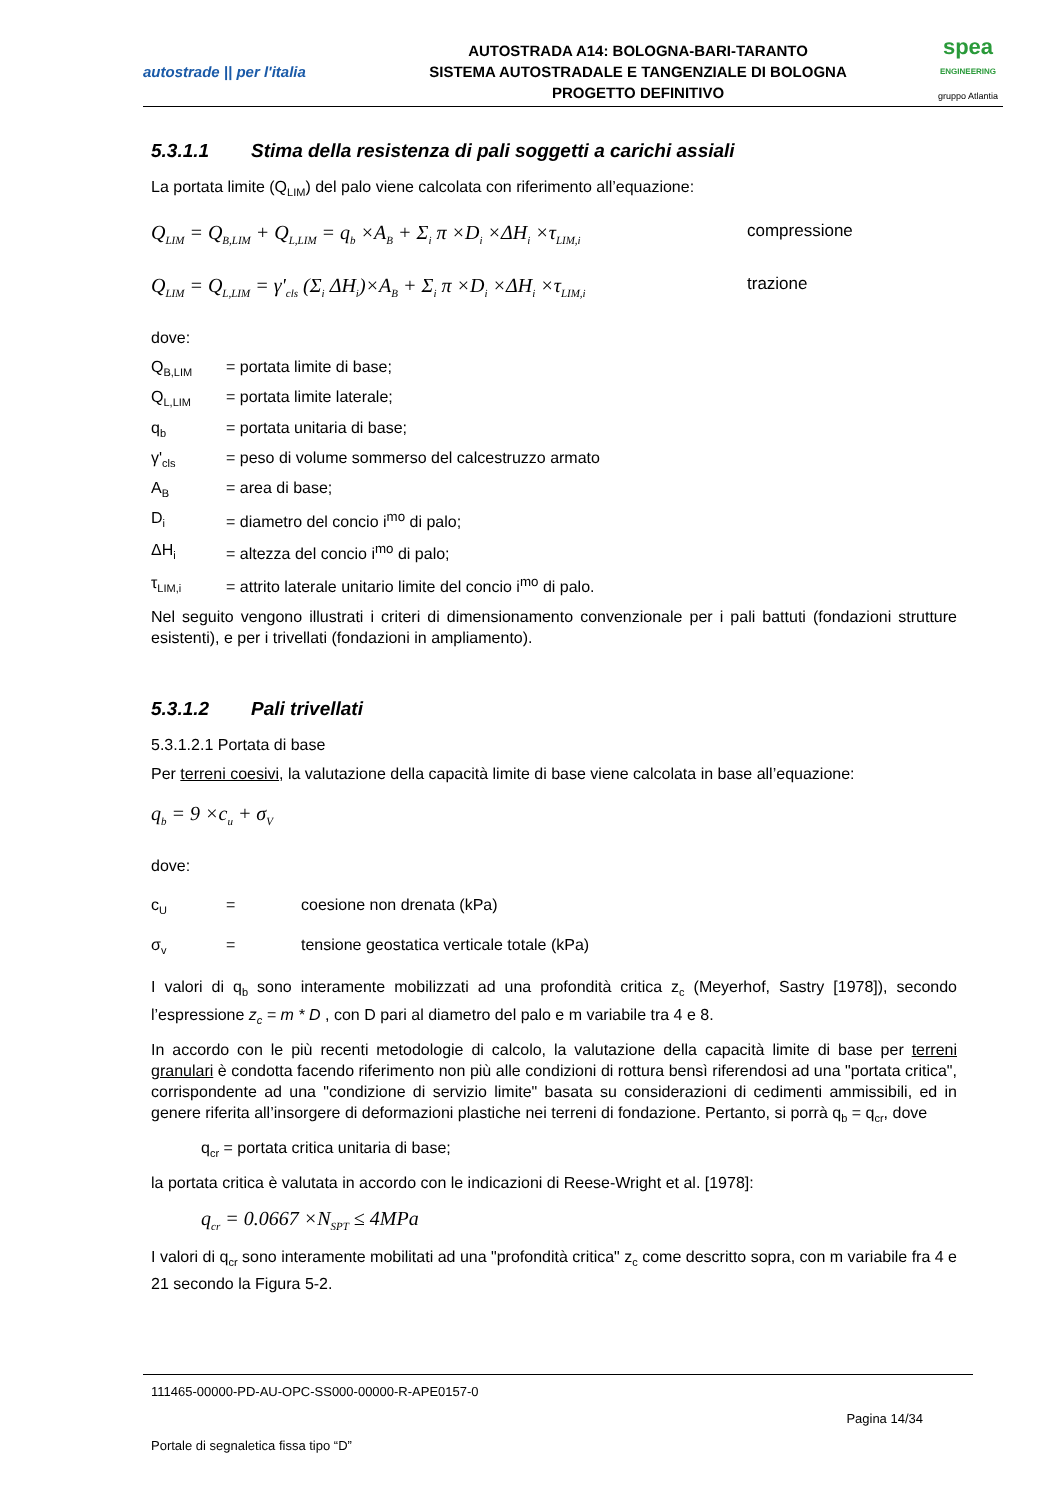autostrade || per l'italia
AUTOSTRADA A14: BOLOGNA-BARI-TARANTO
SISTEMA AUTOSTRADALE E TANGENZIALE DI BOLOGNA
PROGETTO DEFINITIVO
spea
ENGINEERING
gruppo Atlantia
5.3.1.1 Stima della resistenza di pali soggetti a carichi assiali
La portata limite (Q<sub>LIM</sub>) del palo viene calcolata con riferimento all’equazione:
Q<sub>LIM</sub> = Q<sub>B,LIM</sub> + Q<sub>L,LIM</sub> = q<sub>b</sub> ×A<sub>B</sub> + Σ<sub>i</sub> π ×D<sub>i</sub> ×ΔH<sub>i</sub> ×τ<sub>LIM,i</sub> compressione
Q<sub>LIM</sub> = Q<sub>L,LIM</sub> = γ'<sub>cls</sub> (Σ<sub>i</sub> ΔH<sub>i</sub>)×A<sub>B</sub> + Σ<sub>i</sub> π ×D<sub>i</sub> ×ΔH<sub>i</sub> ×τ<sub>LIM,i</sub> trazione
dove:
Q<sub>B,LIM</sub> = portata limite di base;
Q<sub>L,LIM</sub> = portata limite laterale;
q<sub>b</sub> = portata unitaria di base;
γ'<sub>cls</sub> = peso di volume sommerso del calcestruzzo armato
A<sub>B</sub> = area di base;
D<sub>i</sub> = diametro del concio i<sup>mo</sup> di palo;
ΔH<sub>i</sub> = altezza del concio i<sup>mo</sup> di palo;
τ<sub>LIM,i</sub> = attrito laterale unitario limite del concio i<sup>mo</sup> di palo.
Nel seguito vengono illustrati i criteri di dimensionamento convenzionale per i pali battuti (fondazioni strutture esistenti), e per i trivellati (fondazioni in ampliamento).
5.3.1.2 Pali trivellati
5.3.1.2.1 Portata di base
Per terreni coesivi, la valutazione della capacità limite di base viene calcolata in base all’equazione:
q<sub>b</sub> = 9 ×c<sub>u</sub> + σ<sub>V</sub>
dove:
c<sub>U</sub> = coesione non drenata (kPa)
σ<sub>v</sub> = tensione geostatica verticale totale (kPa)
I valori di q<sub>b</sub> sono interamente mobilizzati ad una profondità critica z<sub>c</sub> (Meyerhof, Sastry [1978]), secondo l’espressione z<sub>c</sub> = m * D , con D pari al diametro del palo e m variabile tra 4 e 8.
In accordo con le più recenti metodologie di calcolo, la valutazione della capacità limite di base per terreni granulari è condotta facendo riferimento non più alle condizioni di rottura bensì riferendosi ad una "portata critica", corrispondente ad una "condizione di servizio limite" basata su considerazioni di cedimenti ammissibili, ed in genere riferita all’insorgere di deformazioni plastiche nei terreni di fondazione. Pertanto, si porrà q<sub>b</sub> = q<sub>cr</sub>, dove
q<sub>cr</sub> = portata critica unitaria di base;
la portata critica è valutata in accordo con le indicazioni di Reese-Wright et al. [1978]:
q<sub>cr</sub> = 0.0667 ×N<sub>SPT</sub> ≤ 4MPa
I valori di q<sub>cr</sub> sono interamente mobilitati ad una "profondità critica" z<sub>c</sub> come descritto sopra, con m variabile fra 4 e 21 secondo la Figura 5-2.
111465-00000-PD-AU-OPC-SS000-00000-R-APE0157-0
Pagina 14/34
Portale di segnaletica fissa tipo “D”